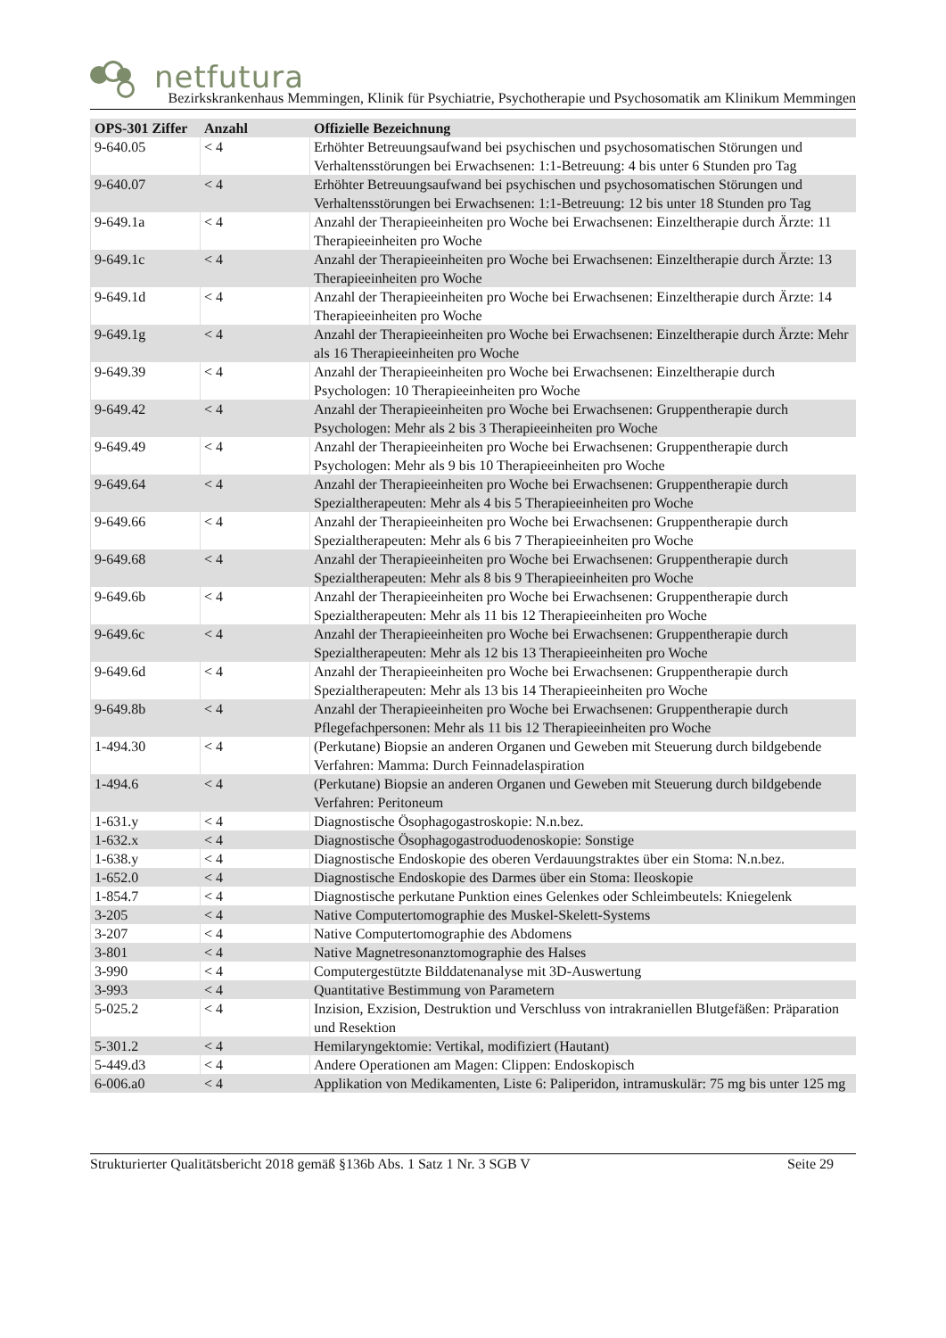netfutura
Bezirkskrankenhaus Memmingen, Klinik für Psychiatrie, Psychotherapie und Psychosomatik am Klinikum Memmingen
| OPS-301 Ziffer | Anzahl | Offizielle Bezeichnung |
| --- | --- | --- |
| 9-640.05 | < 4 | Erhöhter Betreuungsaufwand bei psychischen und psychosomatischen Störungen und Verhaltensstörungen bei Erwachsenen: 1:1-Betreuung: 4 bis unter 6 Stunden pro Tag |
| 9-640.07 | < 4 | Erhöhter Betreuungsaufwand bei psychischen und psychosomatischen Störungen und Verhaltensstörungen bei Erwachsenen: 1:1-Betreuung: 12 bis unter 18 Stunden pro Tag |
| 9-649.1a | < 4 | Anzahl der Therapieeinheiten pro Woche bei Erwachsenen: Einzeltherapie durch Ärzte: 11 Therapieeinheiten pro Woche |
| 9-649.1c | < 4 | Anzahl der Therapieeinheiten pro Woche bei Erwachsenen: Einzeltherapie durch Ärzte: 13 Therapieeinheiten pro Woche |
| 9-649.1d | < 4 | Anzahl der Therapieeinheiten pro Woche bei Erwachsenen: Einzeltherapie durch Ärzte: 14 Therapieeinheiten pro Woche |
| 9-649.1g | < 4 | Anzahl der Therapieeinheiten pro Woche bei Erwachsenen: Einzeltherapie durch Ärzte: Mehr als 16 Therapieeinheiten pro Woche |
| 9-649.39 | < 4 | Anzahl der Therapieeinheiten pro Woche bei Erwachsenen: Einzeltherapie durch Psychologen: 10 Therapieeinheiten pro Woche |
| 9-649.42 | < 4 | Anzahl der Therapieeinheiten pro Woche bei Erwachsenen: Gruppentherapie durch Psychologen: Mehr als 2 bis 3 Therapieeinheiten pro Woche |
| 9-649.49 | < 4 | Anzahl der Therapieeinheiten pro Woche bei Erwachsenen: Gruppentherapie durch Psychologen: Mehr als 9 bis 10 Therapieeinheiten pro Woche |
| 9-649.64 | < 4 | Anzahl der Therapieeinheiten pro Woche bei Erwachsenen: Gruppentherapie durch Spezialtherapeuten: Mehr als 4 bis 5 Therapieeinheiten pro Woche |
| 9-649.66 | < 4 | Anzahl der Therapieeinheiten pro Woche bei Erwachsenen: Gruppentherapie durch Spezialtherapeuten: Mehr als 6 bis 7 Therapieeinheiten pro Woche |
| 9-649.68 | < 4 | Anzahl der Therapieeinheiten pro Woche bei Erwachsenen: Gruppentherapie durch Spezialtherapeuten: Mehr als 8 bis 9 Therapieeinheiten pro Woche |
| 9-649.6b | < 4 | Anzahl der Therapieeinheiten pro Woche bei Erwachsenen: Gruppentherapie durch Spezialtherapeuten: Mehr als 11 bis 12 Therapieeinheiten pro Woche |
| 9-649.6c | < 4 | Anzahl der Therapieeinheiten pro Woche bei Erwachsenen: Gruppentherapie durch Spezialtherapeuten: Mehr als 12 bis 13 Therapieeinheiten pro Woche |
| 9-649.6d | < 4 | Anzahl der Therapieeinheiten pro Woche bei Erwachsenen: Gruppentherapie durch Spezialtherapeuten: Mehr als 13 bis 14 Therapieeinheiten pro Woche |
| 9-649.8b | < 4 | Anzahl der Therapieeinheiten pro Woche bei Erwachsenen: Gruppentherapie durch Pflegefachpersonen: Mehr als 11 bis 12 Therapieeinheiten pro Woche |
| 1-494.30 | < 4 | (Perkutane) Biopsie an anderen Organen und Geweben mit Steuerung durch bildgebende Verfahren: Mamma: Durch Feinnadelaspiration |
| 1-494.6 | < 4 | (Perkutane) Biopsie an anderen Organen und Geweben mit Steuerung durch bildgebende Verfahren: Peritoneum |
| 1-631.y | < 4 | Diagnostische Ösophagogastroskopie: N.n.bez. |
| 1-632.x | < 4 | Diagnostische Ösophagogastroduodenoskopie: Sonstige |
| 1-638.y | < 4 | Diagnostische Endoskopie des oberen Verdauungstraktes über ein Stoma: N.n.bez. |
| 1-652.0 | < 4 | Diagnostische Endoskopie des Darmes über ein Stoma: Ileoskopie |
| 1-854.7 | < 4 | Diagnostische perkutane Punktion eines Gelenkes oder Schleimbeutels: Kniegelenk |
| 3-205 | < 4 | Native Computertomographie des Muskel-Skelett-Systems |
| 3-207 | < 4 | Native Computertomographie des Abdomens |
| 3-801 | < 4 | Native Magnetresonanztomographie des Halses |
| 3-990 | < 4 | Computergestützte Bilddatenanalyse mit 3D-Auswertung |
| 3-993 | < 4 | Quantitative Bestimmung von Parametern |
| 5-025.2 | < 4 | Inzision, Exzision, Destruktion und Verschluss von intrakraniellen Blutgefäßen: Präparation und Resektion |
| 5-301.2 | < 4 | Hemilaryngektomie: Vertikal, modifiziert (Hautant) |
| 5-449.d3 | < 4 | Andere Operationen am Magen: Clippen: Endoskopisch |
| 6-006.a0 | < 4 | Applikation von Medikamenten, Liste 6: Paliperidon, intramuskulär: 75 mg bis unter 125 mg |
Strukturierter Qualitätsbericht 2018 gemäß §136b Abs. 1 Satz 1 Nr. 3 SGB V Seite 29